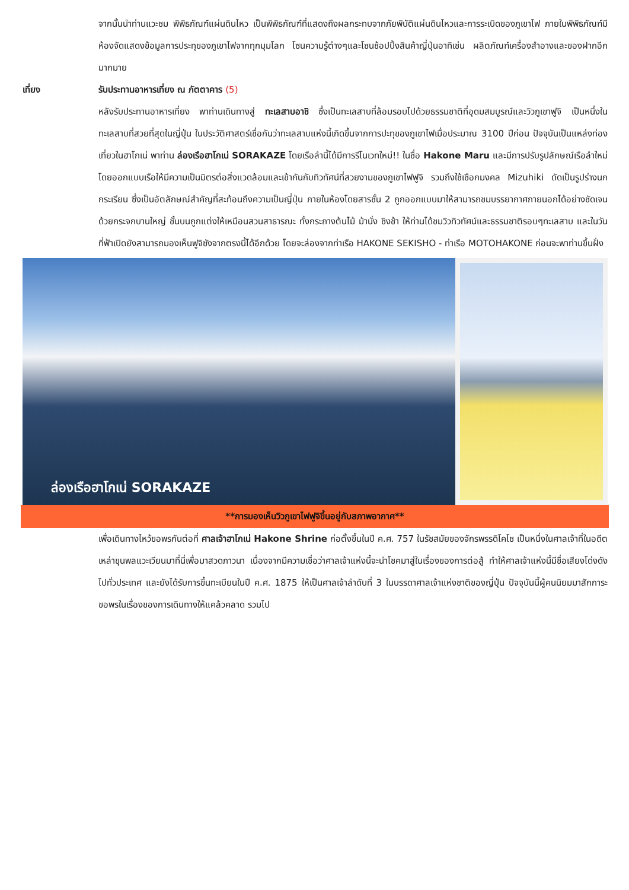จากนั้นนำท่านแวะชม พิพิธภัณฑ์แผ่นดินไหว เป็นพิพิธภัณฑ์ที่แสดงถึงผลกระทบจากภัยพิบัติแผ่นดินไหวและการระเบิดของภูเขาไฟ ภายในพิพิธภัณฑ์มีห้องจัดแสดงข้อมูลการประทุของภูเขาไฟจากทุกมุมโลก โซนความรู้ต่างๆและโซนช้อปปิ้งสินค้าญี่ปุ่นอาทิเช่น ผลิตภัณฑ์เครื่องสำอางและของฝากอีกมากมาย
เที่ยง รับประทานอาหารเที่ยง ณ ภัตตาคาร (5)
หลังรับประทานอาหารเที่ยง พาท่านเดินทางสู่ ทะเลสาบอาชิ ซึ่งเป็นทะเลสาบที่ล้อมรอบไปด้วยธรรมชาติที่อุดมสมบูรณ์และวิวภูเขาฟูจิ เป็นหนึ่งในทะเลสาบที่สวยที่สุดในญี่ปุ่น ในประวัติศาสตร์เชื่อกันว่าทะเลสาบแห่งนี้เกิดขึ้นจากการปะทุของภูเขาไฟเมื่อประมาณ 3100 ปีก่อน ปัจจุบันเป็นแหล่งท่องเที่ยวในฮาโกเน่ พาท่าน ล่องเรือฮาโกเน่ SORAKAZE โดยเรือลำนี้ได้มีการรีโนเวทใหม่!! ในชื่อ Hakone Maru และมีการปรับรูปลักษณ์เรือลำใหม่ โดยออกแบบเรือให้มีความเป็นมิตรต่อสิ่งแวดล้อมและเข้ากันกับทิวทัศน์ที่สวยงามของภูเขาไฟฟูจิ รวมถึงใช้เชือกมงคล Mizuhiki ดัดเป็นรูปร่างนกกระเรียน ซึ่งเป็นอัตลักษณ์สำคัญที่สะท้อนถึงความเป็นญี่ปุ่น ภายในห้องโดยสารชั้น 2 ถูกออกแบบมาให้สามารถชมบรรยากาศภายนอกได้อย่างชัดเจนด้วยกระจกบานใหญ่ ชั้นบนถูกแต่งให้เหมือนสวนสาธารณะ ทั้งกระถางต้นไม้ ม้านั่ง ชิงช้า ให้ท่านได้ชมวิวทิวทัศน์และธรรมชาติรอบๆทะเลสาบ และในวันที่ฟ้าเปิดยังสามารถมองเห็นฟูจิซังจากตรงนี้ได้อีกด้วย โดยจะล่องจากท่าเรือ HAKONE SEKISHO - ท่าเรือ MOTOHAKONE ก่อนจะพาท่านขึ้นฝั่ง
ล่องเรือฮาโกเน่ SORAKAZE
**การมองเห็นวิวภูเขาไฟฟูจิขึ้นอยู่กับสภาพอากาศ**
เพื่อเดินทางไหว้ขอพรกันต่อที่ ศาลเจ้าฮาโกเน่ Hakone Shrine ก่อตั้งขึ้นในปี ค.ศ. 757 ในรัชสมัยของจักรพรรดิโคโช เป็นหนึ่งในศาลเจ้าที่ในอดีตเหล่าขุนพลแวะเวียนมาที่นี่เพื่อมาสวดภาวนา เนื่องจากมีความเชื่อว่าศาลเจ้าแห่งนี้จะนำโชคมาสู่ในเรื่องของการต่อสู้ ทำให้ศาลเจ้าแห่งนี้มีชื่อเสียงโด่งดังไปทั่วประเทศ และยังได้รับการขึ้นทะเบียนในปี ค.ศ. 1875 ให้เป็นศาลเจ้าลำดับที่ 3 ในบรรดาศาลเจ้าแห่งชาติของญี่ปุ่น ปัจจุบันนี้ผู้คนนิยมมาสักการะขอพรในเรื่องของการเดินทางให้แคล้วคลาด รวมไป